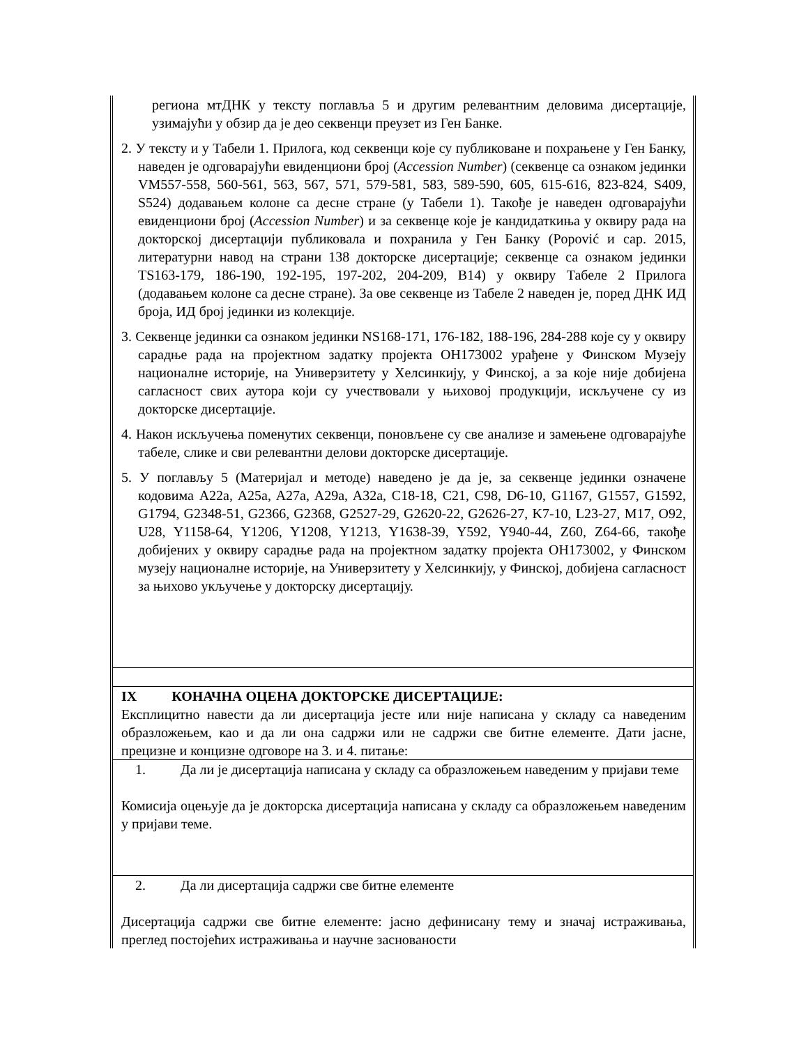региона мтДНК у тексту поглавља 5 и другим релевантним деловима дисертације, узимајући у обзир да је део секвенци преузет из Ген Банке.
2. У тексту и у Табели 1. Прилога, код секвенци које су публиковане и похрањене у Ген Банку, наведен је одговарајући евиденциони број (Accession Number) (секвенце са ознаком јединки VM557-558, 560-561, 563, 567, 571, 579-581, 583, 589-590, 605, 615-616, 823-824, S409, S524) додавањем колоне са десне стране (у Табели 1). Такође је наведен одговарајући евиденциони број (Accession Number) и за секвенце које је кандидаткиња у оквиру рада на докторској дисертацији публиковала и похранила у Ген Банку (Popović и сар. 2015, литературни навод на страни 138 докторске дисертације; секвенце са ознаком јединки TS163-179, 186-190, 192-195, 197-202, 204-209, B14) у оквиру Табеле 2 Прилога (додавањем колоне са десне стране). За ове секвенце из Табеле 2 наведен је, поред ДНК ИД броја, ИД број јединки из колекције.
3. Секвенце јединки са ознаком јединки NS168-171, 176-182, 188-196, 284-288 које су у оквиру сарадње рада на пројектном задатку пројекта ОН173002 урађене у Финском Музеју националне историје, на Универзитету у Хелсинкију, у Финској, а за које није добијена сагласност свих аутора који су учествовали у њиховој продукцији, искључене су из докторске дисертације.
4. Након искључења поменутих секвенци, поновљене су све анализе и замењене одговарајуће табеле, слике и сви релевантни делови докторске дисертације.
5. У поглављу 5 (Материјал и методе) наведено је да је, за секвенце јединки означене кодовима A22a, A25a, A27a, A29a, A32a, C18-18, C21, C98, D6-10, G1167, G1557, G1592, G1794, G2348-51, G2366, G2368, G2527-29, G2620-22, G2626-27, K7-10, L23-27, M17, O92, U28, Y1158-64, Y1206, Y1208, Y1213, Y1638-39, Y592, Y940-44, Z60, Z64-66, такође добијених у оквиру сарадње рада на пројектном задатку пројекта ОН173002, у Финском музеју националне историје, на Универзитету у Хелсинкију, у Финској, добијена сагласност за њихово укључење у докторску дисертацију.
IX КОНАЧНА ОЦЕНА ДОКТОРСКЕ ДИСЕРТАЦИЈЕ:
Експлицитно навести да ли дисертација јесте или није написана у складу са наведеним образложењем, као и да ли она садржи или не садржи све битне елементе. Дати јасне, прецизне и концизне одговоре на 3. и 4. питање:
1. Да ли је дисертација написана у складу са образложењем наведеним у пријави теме
Комисија оцењује да је докторска дисертација написана у складу са образложењем наведеним у пријави теме.
2. Да ли дисертација садржи све битне елементе
Дисертација садржи све битне елементе: јасно дефинисану тему и значај истраживања, преглед постојећих истраживања и научне заснованости